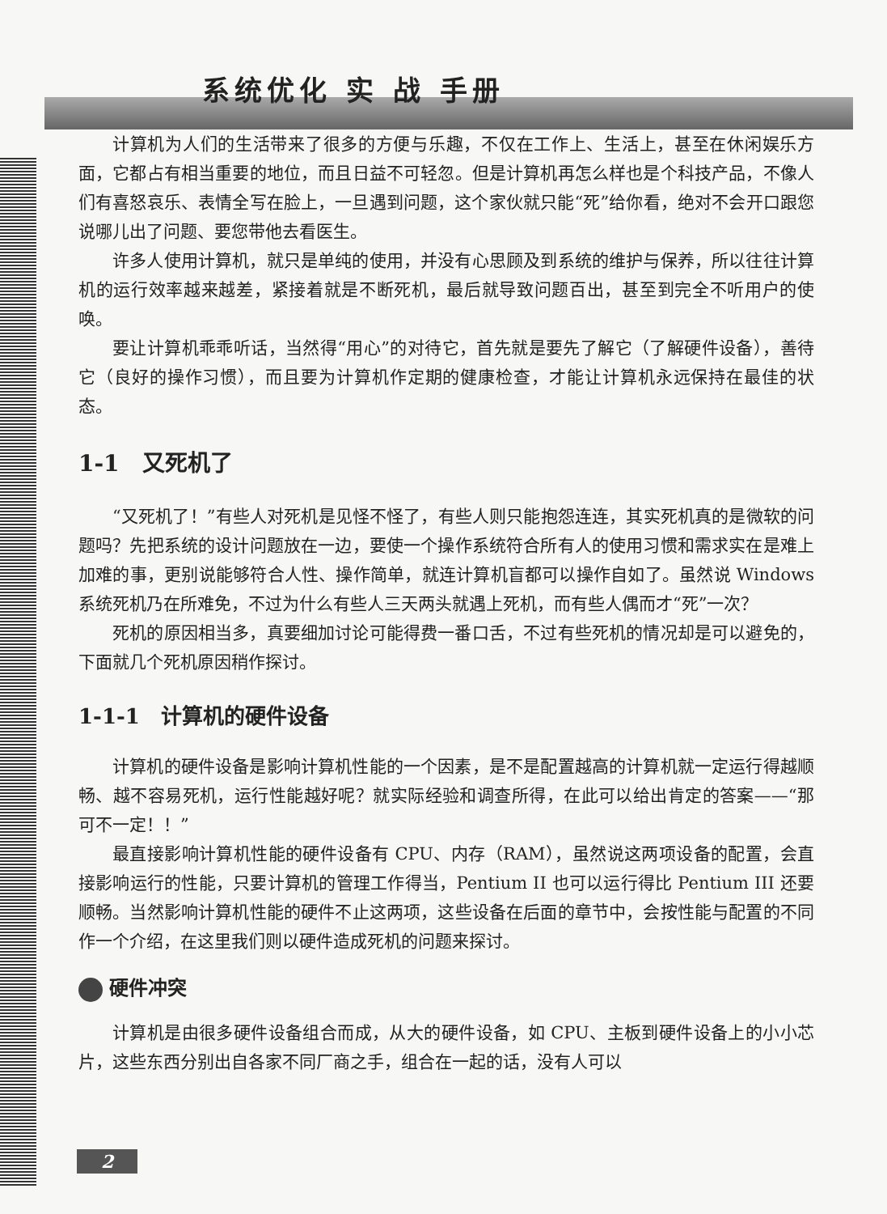系统优化 实 战 手册
计算机为人们的生活带来了很多的方便与乐趣，不仅在工作上、生活上，甚至在休闲娱乐方面，它都占有相当重要的地位，而且日益不可轻忽。但是计算机再怎么样也是个科技产品，不像人们有喜怒哀乐、表情全写在脸上，一旦遇到问题，这个家伙就只能“死”给你看，绝对不会开口跟您说哪儿出了问题、要您带他去看医生。
许多人使用计算机，就只是单纯的使用，并没有心思顾及到系统的维护与保养，所以往往计算机的运行效率越来越差，紧接着就是不断死机，最后就导致问题百出，甚至到完全不听用户的使唤。
要让计算机乖乖听话，当然得“用心”的对待它，首先就是要先了解它（了解硬件设备），善待它（良好的操作习惯），而且要为计算机作定期的健康检查，才能让计算机永远保持在最佳的状态。
1-1　又死机了
“又死机了！”有些人对死机是见怪不怪了，有些人则只能抱怨连连，其实死机真的是微软的问题吗？先把系统的设计问题放在一边，要使一个操作系统符合所有人的使用习惯和需求实在是难上加难的事，更别说能够符合人性、操作简单，就连计算机盲都可以操作自如了。虽然说 Windows 系统死机乃在所难免，不过为什么有些人三天两头就遇上死机，而有些人偶而才“死”一次？
死机的原因相当多，真要细加讨论可能得费一番口舌，不过有些死机的情况却是可以避免的，下面就几个死机原因稍作探讨。
1-1-1　计算机的硬件设备
计算机的硬件设备是影响计算机性能的一个因素，是不是配置越高的计算机就一定运行得越顺畅、越不容易死机，运行性能越好呢？就实际经验和调查所得，在此可以给出肯定的答案——“那可不一定！！”
最直接影响计算机性能的硬件设备有 CPU、内存（RAM），虽然说这两项设备的配置，会直接影响运行的性能，只要计算机的管理工作得当，Pentium II 也可以运行得比 Pentium III 还要顺畅。当然影响计算机性能的硬件不止这两项，这些设备在后面的章节中，会按性能与配置的不同作一个介绍，在这里我们则以硬件造成死机的问题来探讨。
硬件冲突
计算机是由很多硬件设备组合而成，从大的硬件设备，如 CPU、主板到硬件设备上的小小芯片，这些东西分别出自各家不同厂商之手，组合在一起的话，没有人可以
2